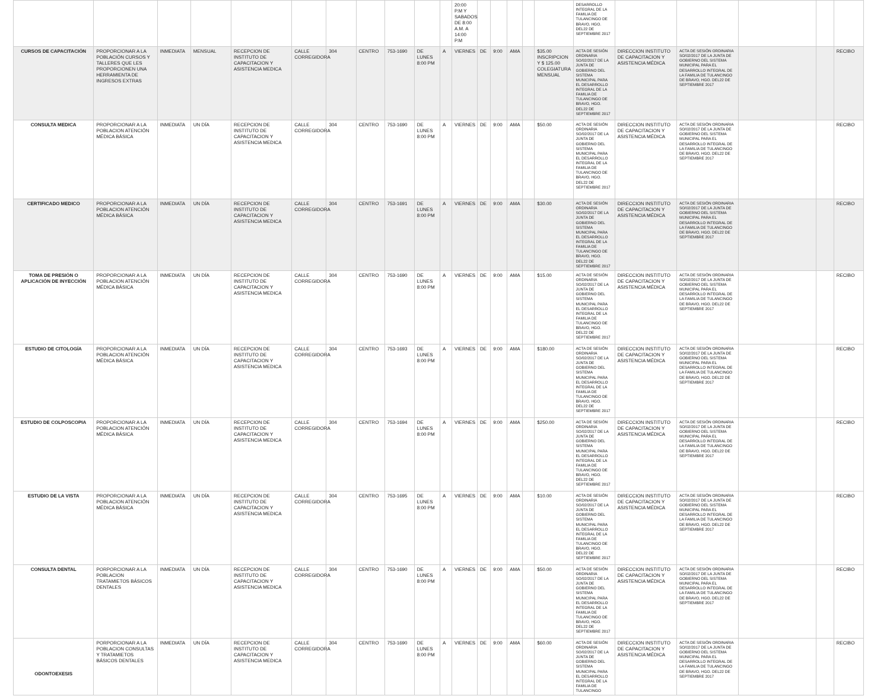| | | | | | | | | | | | 20:00 P.M Y SABADOS DE 8:00 A.M. A 14:00 P.M | | | | | | DESARROLLO INTEGRAL DE LA FAMILIA DE TULANCINGO DE BRAVO, HGO. DEL22 DE SEPTIEMBRE 2017 | | | | | |
| CURSOS DE CAPACITACIÓN | PROPORCIONAR A LA POBLACIÓN CURSOS Y TALLERES QUE LES PROPORCIONEN UNA HERRAMIENTA DE INGRESOS EXTRAS | INMEDIATA | MENSUAL | RECEPCION DE INSTITUTO DE CAPACITACION Y ASISTENCIA MEDICA | CALLE CORREGIDORA | 304 | CENTRO | 753-1690 | DE LUNES 8:00 PM | A | VIERNES | DE | 9:00 | AMA | | $35.00 INSCRIPCION Y $ 125.00 COLEGIATURA MENSUAL | ACTA DE SESIÓN ORDINARIA SO/02/2017 DE LA JUNTA DE GOBIERNO DEL SISTEMA MUNICIPAL PARA EL DESARROLLO INTEGRAL DE LA FAMILIA DE TULANCINGO DE BRAVO, HGO. DEL22 DE SEPTIEMBRE 2017 | DIRECCION INSTITUTO DE CAPACITACION Y ASISTENCIA MÉDICA | ACTA DE SESIÓN ORDINARIA SO/02/2017 DE LA JUNTA DE GOBIERNO DEL SISTEMA MUNICIPAL PARA EL DESARROLLO INTEGRAL DE LA FAMILIA DE TULANCINGO DE BRAVO, HGO. DEL22 DE SEPTIEMBRE 2017 | | | RECIBO |
| CONSULTA MEDICA | PROPORCIONAR A LA POBLACION ATENCIÓN MÉDICA BÁSICA | INMEDIATA | UN DÍA | RECEPCION DE INSTITUTO DE CAPACITACION Y ASISTENCIA MEDICA | CALLE CORREGIDORA | 304 | CENTRO | 753-1690 | DE LUNES 8:00 PM | A | VIERNES | DE | 9:00 | AMA | | $50.00 | ACTA DE SESIÓN ORDINARIA SO/02/2017 DE LA JUNTA DE GOBIERNO DEL SISTEMA MUNICIPAL PARA EL DESARROLLO INTEGRAL DE LA FAMILIA DE TULANCINGO DE BRAVO, HGO. DEL22 DE SEPTIEMBRE 2017 | DIRECCION INSTITUTO DE CAPACITACION Y ASISTENCIA MÉDICA | ACTA DE SESIÓN ORDINARIA SO/02/2017 DE LA JUNTA DE GOBIERNO DEL SISTEMA MUNICIPAL PARA EL DESARROLLO INTEGRAL DE LA FAMILIA DE TULANCINGO DE BRAVO, HGO. DEL22 DE SEPTIEMBRE 2017 | | | RECIBO |
| CERTIFICADO MEDICO | PROPORCIONAR A LA POBLACION ATENCIÓN MÉDICA BÁSICA | INMEDIATA | UN DÍA | RECEPCION DE INSTITUTO DE CAPACITACION Y ASISTENCIA MEDICA | CALLE CORREGIDORA | 304 | CENTRO | 753-1691 | DE LUNES 8:00 PM | A | VIERNES | DE | 9:00 | AMA | | $30.00 | ACTA DE SESIÓN ORDINARIA SO/02/2017 DE LA JUNTA DE GOBIERNO DEL SISTEMA MUNICIPAL PARA EL DESARROLLO INTEGRAL DE LA FAMILIA DE TULANCINGO DE BRAVO, HGO. DEL22 DE SEPTIEMBRE 2017 | DIRECCION INSTITUTO DE CAPACITACION Y ASISTENCIA MÉDICA | ACTA DE SESIÓN ORDINARIA SO/02/2017 DE LA JUNTA DE GOBIERNO DEL SISTEMA MUNICIPAL PARA EL DESARROLLO INTEGRAL DE LA FAMILIA DE TULANCINGO DE BRAVO, HGO. DEL22 DE SEPTIEMBRE 2017 | | | RECIBO |
| TOMA DE PRESIÓN O APLICACIÓN DE INYECCIÓN | PROPORCIONAR A LA POBLACION ATENCIÓN MÉDICA BÁSICA | INMEDIATA | UN DÍA | RECEPCION DE INSTITUTO DE CAPACITACION Y ASISTENCIA MEDICA | CALLE CORREGIDORA | 304 | CENTRO | 753-1690 | DE LUNES 8:00 PM | A | VIERNES | DE | 9:00 | AMA | | $15.00 | ACTA DE SESIÓN ORDINARIA SO/02/2017 DE LA JUNTA DE GOBIERNO DEL SISTEMA MUNICIPAL PARA EL DESARROLLO INTEGRAL DE LA FAMILIA DE TULANCINGO DE BRAVO, HGO. DEL22 DE SEPTIEMBRE 2017 | DIRECCION INSTITUTO DE CAPACITACION Y ASISTENCIA MÉDICA | ACTA DE SESIÓN ORDINARIA SO/02/2017 DE LA JUNTA DE GOBIERNO DEL SISTEMA MUNICIPAL PARA EL DESARROLLO INTEGRAL DE LA FAMILIA DE TULANCINGO DE BRAVO, HGO. DEL22 DE SEPTIEMBRE 2017 | | | RECIBO |
| ESTUDIO DE CITOLOGÍA | PROPORCIONAR A LA POBLACION ATENCIÓN MÉDICA BÁSICA | INMEDIATA | UN DÍA | RECEPCION DE INSTITUTO DE CAPACITACION Y ASISTENCIA MEDICA | CALLE CORREGIDORA | 304 | CENTRO | 753-1693 | DE LUNES 8:00 PM | A | VIERNES | DE | 9:00 | AMA | | $180.00 | ACTA DE SESIÓN ORDINARIA SO/02/2017 DE LA JUNTA DE GOBIERNO DEL SISTEMA MUNICIPAL PARA EL DESARROLLO INTEGRAL DE LA FAMILIA DE TULANCINGO DE BRAVO, HGO. DEL22 DE SEPTIEMBRE 2017 | DIRECCION INSTITUTO DE CAPACITACION Y ASISTENCIA MÉDICA | ACTA DE SESIÓN ORDINARIA SO/02/2017 DE LA JUNTA DE GOBIERNO DEL SISTEMA MUNICIPAL PARA EL DESARROLLO INTEGRAL DE LA FAMILIA DE TULANCINGO DE BRAVO, HGO. DEL22 DE SEPTIEMBRE 2017 | | | RECIBO |
| ESTUDIO DE COLPOSCOPIA | PROPORCIONAR A LA POBLACION ATENCIÓN MÉDICA BÁSICA | INMEDIATA | UN DÍA | RECEPCION DE INSTITUTO DE CAPACITACION Y ASISTENCIA MEDICA | CALLE CORREGIDORA | 304 | CENTRO | 753-1694 | DE LUNES 8:00 PM | A | VIERNES | DE | 9:00 | AMA | | $250.00 | ACTA DE SESIÓN ORDINARIA SO/02/2017 DE LA JUNTA DE GOBIERNO DEL SISTEMA MUNICIPAL PARA EL DESARROLLO INTEGRAL DE LA FAMILIA DE TULANCINGO DE BRAVO, HGO. DEL22 DE SEPTIEMBRE 2017 | DIRECCION INSTITUTO DE CAPACITACION Y ASISTENCIA MÉDICA | ACTA DE SESIÓN ORDINARIA SO/02/2017 DE LA JUNTA DE GOBIERNO DEL SISTEMA MUNICIPAL PARA EL DESARROLLO INTEGRAL DE LA FAMILIA DE TULANCINGO DE BRAVO, HGO. DEL22 DE SEPTIEMBRE 2017 | | | RECIBO |
| ESTUDIO DE LA VISTA | PROPORCIONAR A LA POBLACION ATENCIÓN MÉDICA BÁSICA | INMEDIATA | UN DÍA | RECEPCION DE INSTITUTO DE CAPACITACION Y ASISTENCIA MEDICA | CALLE CORREGIDORA | 304 | CENTRO | 753-1695 | DE LUNES 8:00 PM | A | VIERNES | DE | 9:00 | AMA | | $10.00 | ACTA DE SESIÓN ORDINARIA SO/02/2017 DE LA JUNTA DE GOBIERNO DEL SISTEMA MUNICIPAL PARA EL DESARROLLO INTEGRAL DE LA FAMILIA DE TULANCINGO DE BRAVO, HGO. DEL22 DE SEPTIEMBRE 2017 | DIRECCION INSTITUTO DE CAPACITACION Y ASISTENCIA MÉDICA | ACTA DE SESIÓN ORDINARIA SO/02/2017 DE LA JUNTA DE GOBIERNO DEL SISTEMA MUNICIPAL PARA EL DESARROLLO INTEGRAL DE LA FAMILIA DE TULANCINGO DE BRAVO, HGO. DEL22 DE SEPTIEMBRE 2017 | | | RECIBO |
| CONSULTA DENTAL | PORPORCIONAR A LA POBLACION TRATAMIETOS BÁSICOS DENTALES | INMEDIATA | UN DÍA | RECEPCION DE INSTITUTO DE CAPACITACION Y ASISTENCIA MEDICA | CALLE CORREGIDORA | 304 | CENTRO | 753-1690 | DE LUNES 8:00 PM | A | VIERNES | DE | 9:00 | AMA | | $50.00 | ACTA DE SESIÓN ORDINARIA SO/02/2017 DE LA JUNTA DE GOBIERNO DEL SISTEMA MUNICIPAL PARA EL DESARROLLO INTEGRAL DE LA FAMILIA DE TULANCINGO DE BRAVO, HGO. DEL22 DE SEPTIEMBRE 2017 | DIRECCION INSTITUTO DE CAPACITACION Y ASISTENCIA MÉDICA | ACTA DE SESIÓN ORDINARIA SO/02/2017 DE LA JUNTA DE GOBIERNO DEL SISTEMA MUNICIPAL PARA EL DESARROLLO INTEGRAL DE LA FAMILIA DE TULANCINGO DE BRAVO, HGO. DEL22 DE SEPTIEMBRE 2017 | | | RECIBO |
| ODONTOEXESIS | PORPORCIONAR A LA POBLACION CONSULTAS Y TRATAMIETOS BÁSICOS DENTALES | INMEDIATA | UN DÍA | RECEPCION DE INSTITUTO DE CAPACITACION Y ASISTENCIA MEDICA | CALLE CORREGIDORA | 304 | CENTRO | 753-1690 | DE LUNES 8:00 PM | A | VIERNES | DE | 9:00 | AMA | | $60.00 | ACTA DE SESIÓN ORDINARIA SO/02/2017 DE LA JUNTA DE GOBIERNO DEL SISTEMA MUNICIPAL PARA EL DESARROLLO INTEGRAL DE LA FAMILIA DE TULANCINGO | DIRECCION INSTITUTO DE CAPACITACION Y ASISTENCIA MÉDICA | ACTA DE SESIÓN ORDINARIA SO/02/2017 DE LA JUNTA DE GOBIERNO DEL SISTEMA MUNICIPAL PARA EL DESARROLLO INTEGRAL DE LA FAMILIA DE TULANCINGO DE BRAVO, HGO. DEL22 DE SEPTIEMBRE 2017 | | | RECIBO |